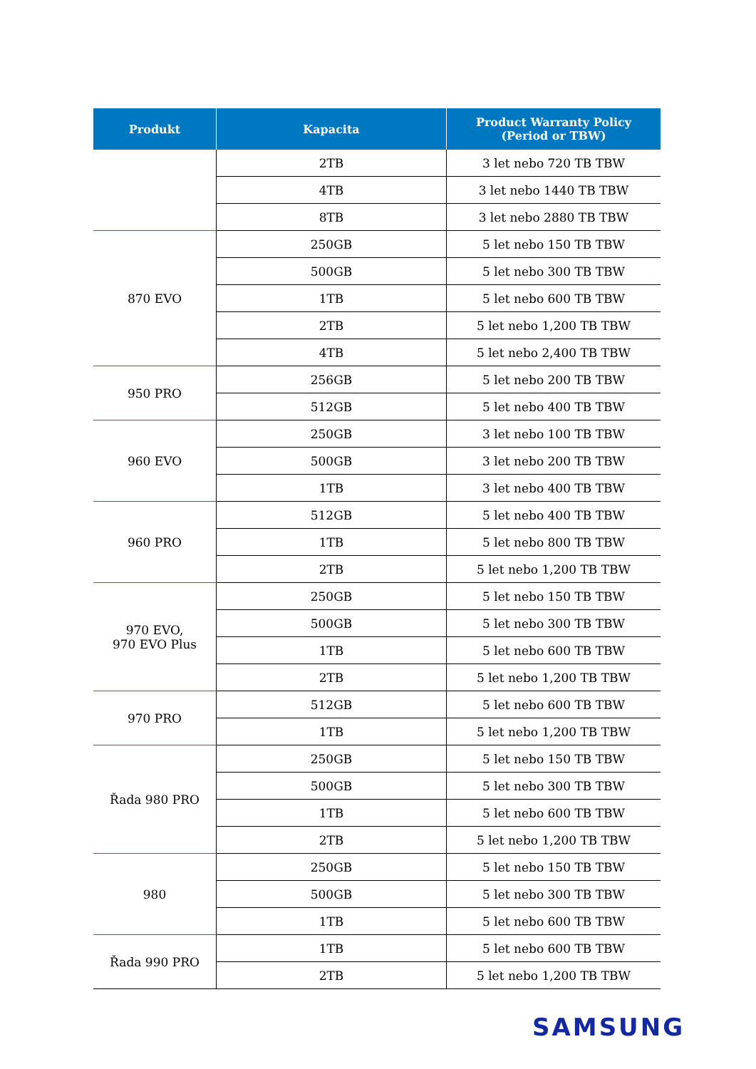| Produkt | Kapacita | Product Warranty Policy (Period or TBW) |
| --- | --- | --- |
| | 2TB | 3 let nebo 720 TB TBW |
| | 4TB | 3 let nebo 1440 TB TBW |
| | 8TB | 3 let nebo 2880 TB TBW |
| 870 EVO | 250GB | 5 let nebo 150 TB TBW |
| | 500GB | 5 let nebo 300 TB TBW |
| | 1TB | 5 let nebo 600 TB TBW |
| | 2TB | 5 let nebo 1,200 TB TBW |
| | 4TB | 5 let nebo 2,400 TB TBW |
| 950 PRO | 256GB | 5 let nebo 200 TB TBW |
| | 512GB | 5 let nebo 400 TB TBW |
| 960 EVO | 250GB | 3 let nebo 100 TB TBW |
| | 500GB | 3 let nebo 200 TB TBW |
| | 1TB | 3 let nebo 400 TB TBW |
| 960 PRO | 512GB | 5 let nebo 400 TB TBW |
| | 1TB | 5 let nebo 800 TB TBW |
| | 2TB | 5 let nebo 1,200 TB TBW |
| 970 EVO, 970 EVO Plus | 250GB | 5 let nebo 150 TB TBW |
| | 500GB | 5 let nebo 300 TB TBW |
| | 1TB | 5 let nebo 600 TB TBW |
| | 2TB | 5 let nebo 1,200 TB TBW |
| 970 PRO | 512GB | 5 let nebo 600 TB TBW |
| | 1TB | 5 let nebo 1,200 TB TBW |
| Řada 980 PRO | 250GB | 5 let nebo 150 TB TBW |
| | 500GB | 5 let nebo 300 TB TBW |
| | 1TB | 5 let nebo 600 TB TBW |
| | 2TB | 5 let nebo 1,200 TB TBW |
| 980 | 250GB | 5 let nebo 150 TB TBW |
| | 500GB | 5 let nebo 300 TB TBW |
| | 1TB | 5 let nebo 600 TB TBW |
| Řada 990 PRO | 1TB | 5 let nebo 600 TB TBW |
| | 2TB | 5 let nebo 1,200 TB TBW |
SAMSUNG